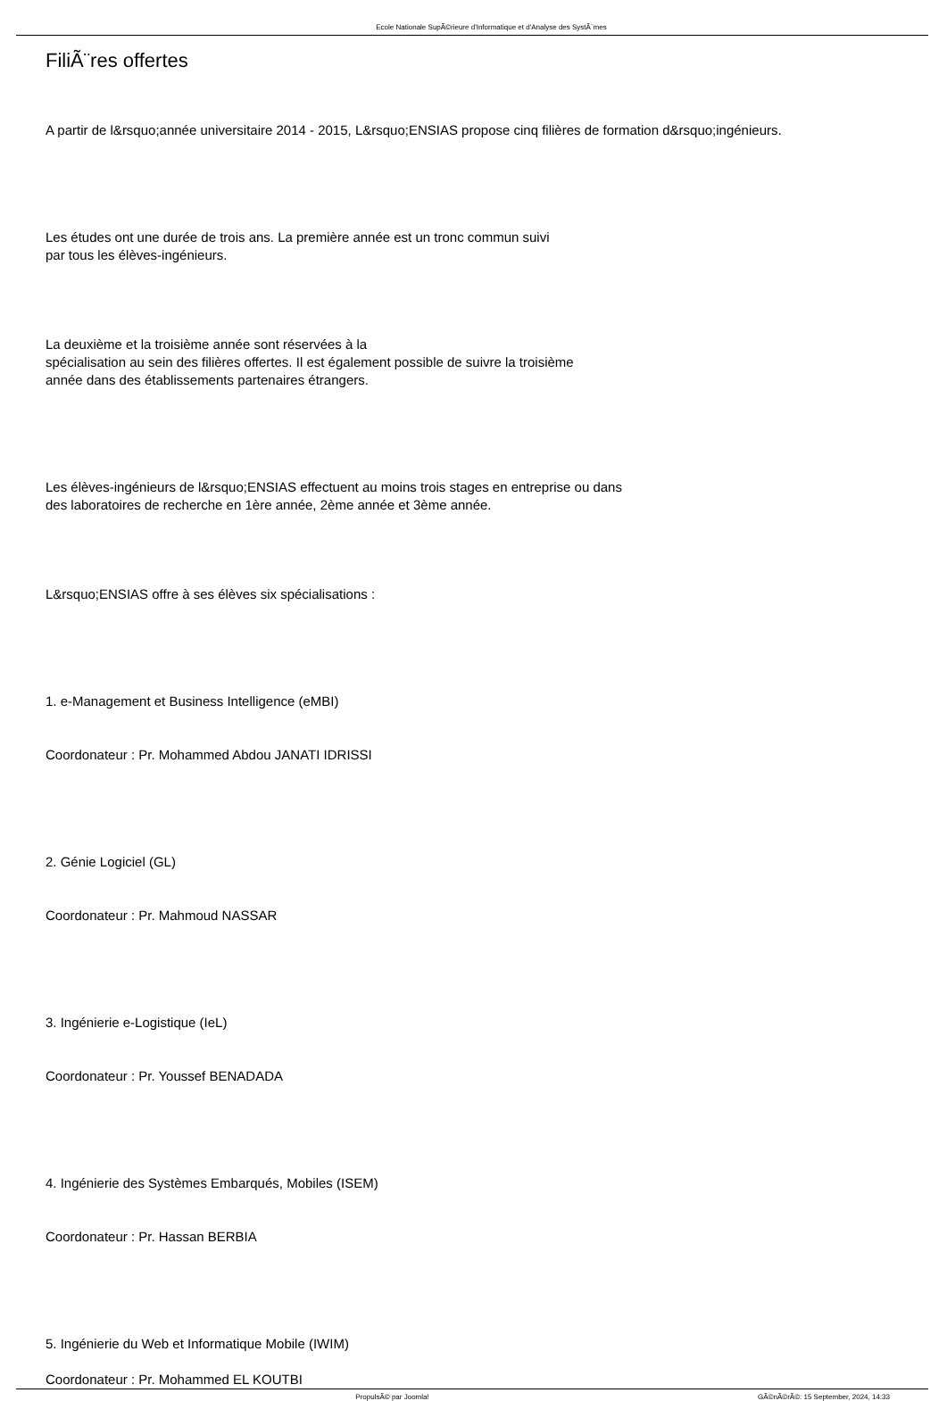Ecole Nationale SupÃ©rieure d'Informatique et d'Analyse des SystÃ¨mes
FiliÃ¨res offertes
A partir de l&rsquo;année universitaire 2014 - 2015, L&rsquo;ENSIAS propose cinq filières de formation d&rsquo;ingénieurs.
Les études ont une durée de trois ans. La première année est un tronc commun suivi
par tous les élèves-ingénieurs.
La deuxième et la troisième année sont réservées à la
spécialisation au sein des filières offertes. Il est également possible de suivre la troisième
année dans des établissements partenaires étrangers.
Les élèves-ingénieurs de l&rsquo;ENSIAS effectuent au moins trois stages en entreprise ou dans
des laboratoires de recherche en 1ère année, 2ème année et 3ème année.
L&rsquo;ENSIAS offre à ses élèves six spécialisations :
1. e-Management et Business Intelligence (eMBI)
Coordonateur : Pr. Mohammed Abdou JANATI IDRISSI
2. Génie Logiciel (GL)
Coordonateur : Pr. Mahmoud NASSAR
3. Ingénierie e-Logistique (IeL)
Coordonateur : Pr. Youssef BENADADA
4. Ingénierie des Systèmes Embarqués, Mobiles (ISEM)
Coordonateur : Pr. Hassan BERBIA
5. Ingénierie du Web et Informatique Mobile (IWIM)
Coordonateur : Pr. Mohammed EL KOUTBI
PropulsÃ© par Joomla! GÃ©nÃ©rÃ©: 15 September, 2024, 14:33